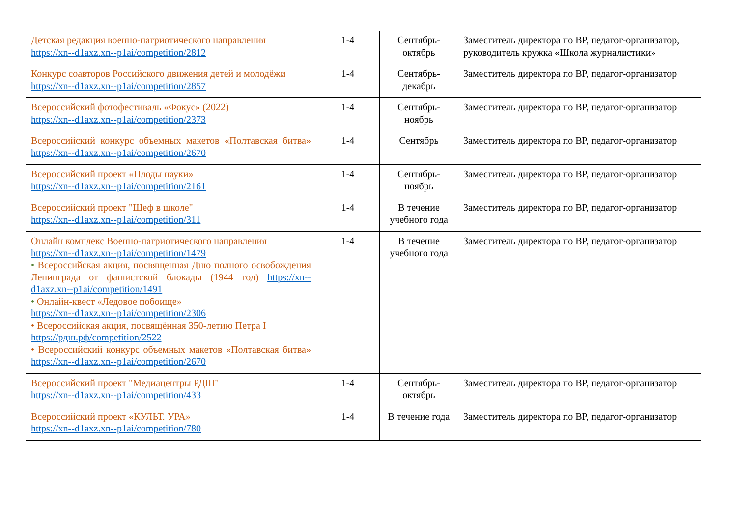| Детская редакция военно-патриотического направления https://xn--d1axz.xn--p1ai/competition/2812 | 1-4 | Сентябрь-октябрь | Заместитель директора по ВР, педагог-организатор, руководитель кружка «Школа журналистики» |
| Конкурс соавторов Российского движения детей и молодёжи https://xn--d1axz.xn--p1ai/competition/2857 | 1-4 | Сентябрь-декабрь | Заместитель директора по ВР, педагог-организатор |
| Всероссийский фотофестиваль «Фокус» (2022) https://xn--d1axz.xn--p1ai/competition/2373 | 1-4 | Сентябрь-ноябрь | Заместитель директора по ВР, педагог-организатор |
| Всероссийский конкурс объемных макетов «Полтавская битва» https://xn--d1axz.xn--p1ai/competition/2670 | 1-4 | Сентябрь | Заместитель директора по ВР, педагог-организатор |
| Всероссийский проект «Плоды науки» https://xn--d1axz.xn--p1ai/competition/2161 | 1-4 | Сентябрь-ноябрь | Заместитель директора по ВР, педагог-организатор |
| Всероссийский проект "Шеф в школе" https://xn--d1axz.xn--p1ai/competition/311 | 1-4 | В течение учебного года | Заместитель директора по ВР, педагог-организатор |
| Онлайн комплекс Военно-патриотического направления https://xn--d1axz.xn--p1ai/competition/1479 • Всероссийская акция, посвященная Дню полного освобождения Ленинграда от фашистской блокады (1944 год) https://xn--d1axz.xn--p1ai/competition/1491 • Онлайн-квест «Ледовое побоище» https://xn--d1axz.xn--p1ai/competition/2306 • Всероссийская акция, посвящённая 350-летию Петра I https://рдш.рф/competition/2522 • Всероссийский конкурс объемных макетов «Полтавская битва» https://xn--d1axz.xn--p1ai/competition/2670 | 1-4 | В течение учебного года | Заместитель директора по ВР, педагог-организатор |
| Всероссийский проект "Медиацентры РДШ" https://xn--d1axz.xn--p1ai/competition/433 | 1-4 | Сентябрь-октябрь | Заместитель директора по ВР, педагог-организатор |
| Всероссийский проект «КУЛЬТ. УРА» https://xn--d1axz.xn--p1ai/competition/780 | 1-4 | В течение года | Заместитель директора по ВР, педагог-организатор |